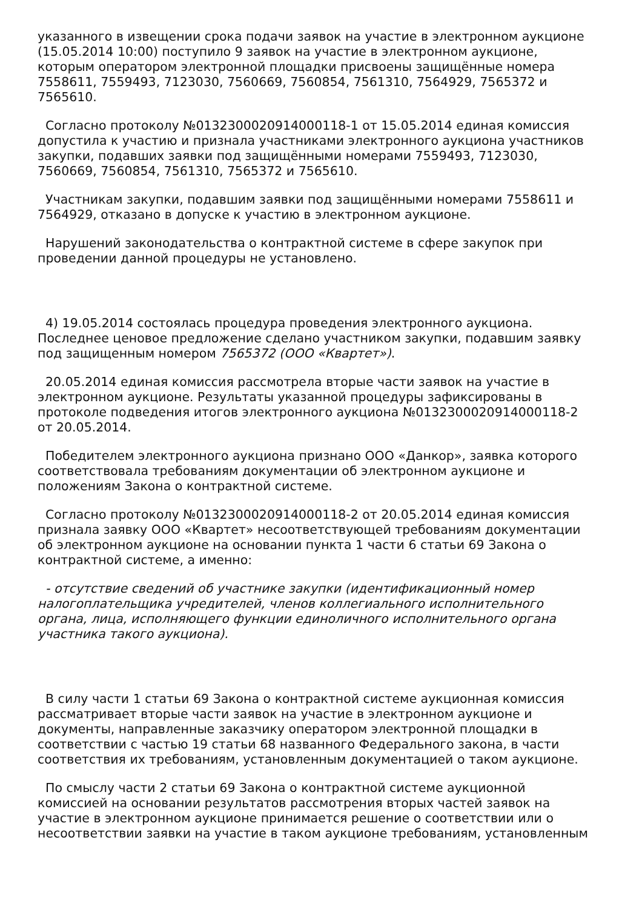указанного в извещении срока подачи заявок на участие в электронном аукционе (15.05.2014 10:00) поступило 9 заявок на участие в электронном аукционе, которым оператором электронной площадки присвоены защищённые номера 7558611, 7559493, 7123030, 7560669, 7560854, 7561310, 7564929, 7565372 и 7565610.
Согласно протоколу №0132300020914000118-1 от 15.05.2014 единая комиссия допустила к участию и признала участниками электронного аукциона участников закупки, подавших заявки под защищёнными номерами 7559493, 7123030, 7560669, 7560854, 7561310, 7565372 и 7565610.
Участникам закупки, подавшим заявки под защищёнными номерами 7558611 и 7564929, отказано в допуске к участию в электронном аукционе.
Нарушений законодательства о контрактной системе в сфере закупок при проведении данной процедуры не установлено.
4) 19.05.2014 состоялась процедура проведения электронного аукциона. Последнее ценовое предложение сделано участником закупки, подавшим заявку под защищенным номером 7565372 (ООО «Квартет»).
20.05.2014 единая комиссия рассмотрела вторые части заявок на участие в электронном аукционе. Результаты указанной процедуры зафиксированы в протоколе подведения итогов электронного аукциона №0132300020914000118-2 от 20.05.2014.
Победителем электронного аукциона признано ООО «Данкор», заявка которого соответствовала требованиям документации об электронном аукционе и положениям Закона о контрактной системе.
Согласно протоколу №0132300020914000118-2 от 20.05.2014 единая комиссия признала заявку ООО «Квартет» несоответствующей требованиям документации об электронном аукционе на основании пункта 1 части 6 статьи 69 Закона о контрактной системе, а именно:
- отсутствие сведений об участнике закупки (идентификационный номер налогоплательщика учредителей, членов коллегиального исполнительного органа, лица, исполняющего функции единоличного исполнительного органа участника такого аукциона).
В силу части 1 статьи 69 Закона о контрактной системе аукционная комиссия рассматривает вторые части заявок на участие в электронном аукционе и документы, направленные заказчику оператором электронной площадки в соответствии с частью 19 статьи 68 названного Федерального закона, в части соответствия их требованиям, установленным документацией о таком аукционе.
По смыслу части 2 статьи 69 Закона о контрактной системе аукционной комиссией на основании результатов рассмотрения вторых частей заявок на участие в электронном аукционе принимается решение о соответствии или о несоответствии заявки на участие в таком аукционе требованиям, установленным